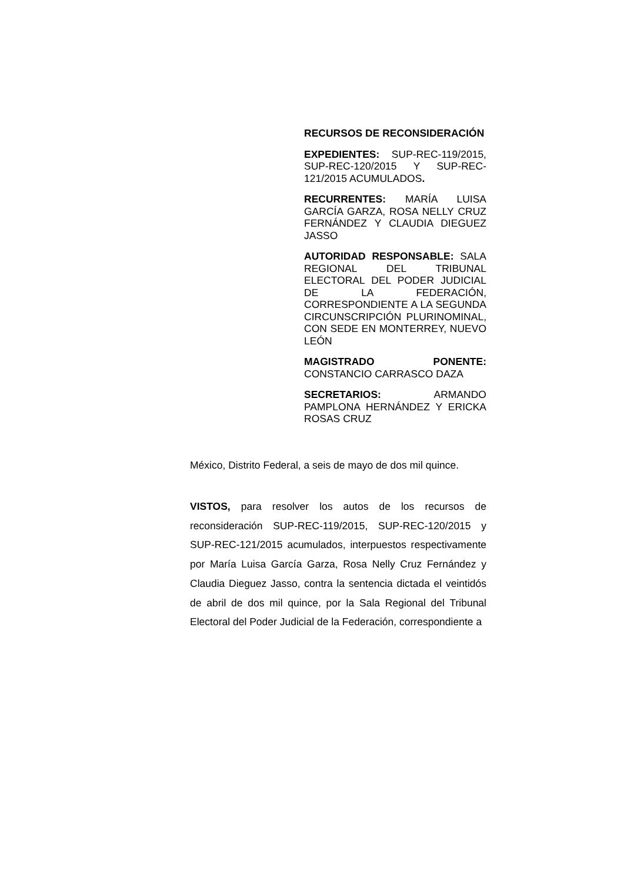RECURSOS DE RECONSIDERACIÓN
EXPEDIENTES: SUP-REC-119/2015, SUP-REC-120/2015 Y SUP-REC-121/2015 ACUMULADOS.
RECURRENTES: MARÍA LUISA GARCÍA GARZA, ROSA NELLY CRUZ FERNÁNDEZ Y CLAUDIA DIEGUEZ JASSO
AUTORIDAD RESPONSABLE: SALA REGIONAL DEL TRIBUNAL ELECTORAL DEL PODER JUDICIAL DE LA FEDERACIÓN, CORRESPONDIENTE A LA SEGUNDA CIRCUNSCRIPCIÓN PLURINOMINAL, CON SEDE EN MONTERREY, NUEVO LEÓN
MAGISTRADO PONENTE: CONSTANCIO CARRASCO DAZA
SECRETARIOS: ARMANDO PAMPLONA HERNÁNDEZ Y ERICKA ROSAS CRUZ
México, Distrito Federal, a seis de mayo de dos mil quince.
VISTOS, para resolver los autos de los recursos de reconsideración SUP-REC-119/2015, SUP-REC-120/2015 y SUP-REC-121/2015 acumulados, interpuestos respectivamente por María Luisa García Garza, Rosa Nelly Cruz Fernández y Claudia Dieguez Jasso, contra la sentencia dictada el veintidós de abril de dos mil quince, por la Sala Regional del Tribunal Electoral del Poder Judicial de la Federación, correspondiente a